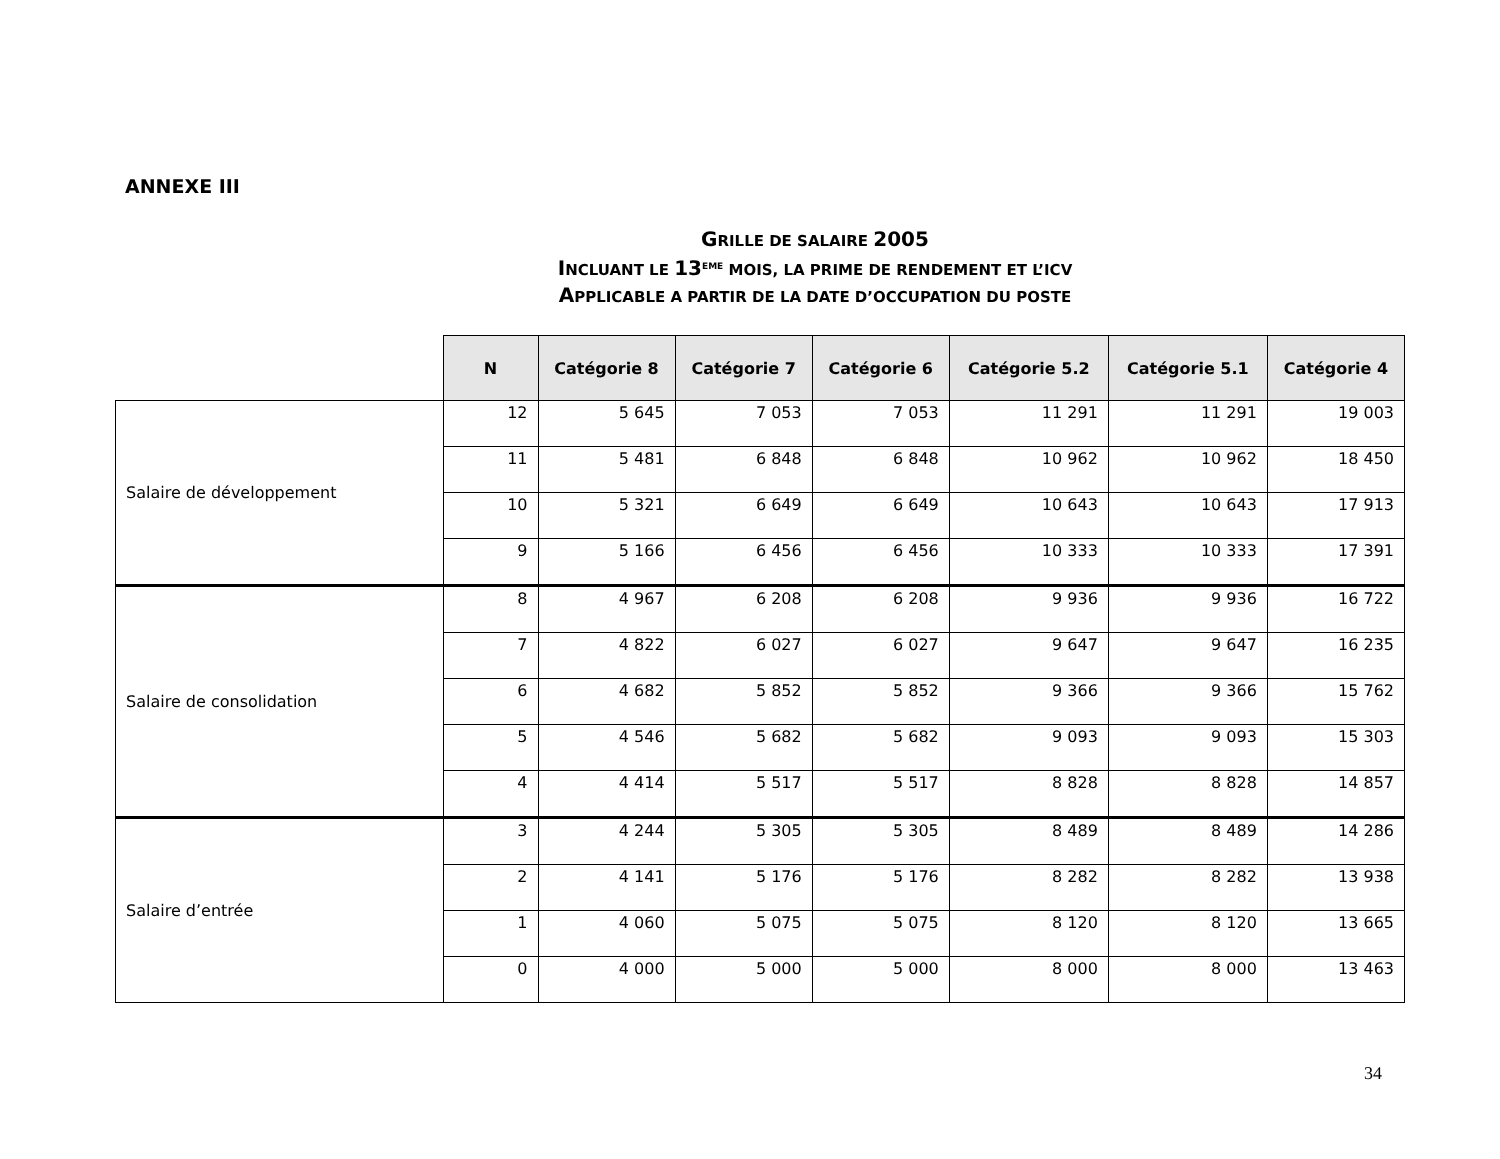ANNEXE III
GRILLE DE SALAIRE 2005
INCLUANT LE 13<sup>EME</sup> MOIS, LA PRIME DE RENDEMENT ET L’ICV
APPLICABLE A PARTIR DE LA DATE D’OCCUPATION DU POSTE
| | N | Catégorie 8 | Catégorie 7 | Catégorie 6 | Catégorie 5.2 | Catégorie 5.1 | Catégorie 4 |
| --- | --- | --- | --- | --- | --- | --- | --- |
| Salaire de développement | 12 | 5 645 | 7 053 | 7 053 | 11 291 | 11 291 | 19 003 |
| | 11 | 5 481 | 6 848 | 6 848 | 10 962 | 10 962 | 18 450 |
| | 10 | 5 321 | 6 649 | 6 649 | 10 643 | 10 643 | 17 913 |
| | 9 | 5 166 | 6 456 | 6 456 | 10 333 | 10 333 | 17 391 |
| Salaire de consolidation | 8 | 4 967 | 6 208 | 6 208 | 9 936 | 9 936 | 16 722 |
| | 7 | 4 822 | 6 027 | 6 027 | 9 647 | 9 647 | 16 235 |
| | 6 | 4 682 | 5 852 | 5 852 | 9 366 | 9 366 | 15 762 |
| | 5 | 4 546 | 5 682 | 5 682 | 9 093 | 9 093 | 15 303 |
| | 4 | 4 414 | 5 517 | 5 517 | 8 828 | 8 828 | 14 857 |
| Salaire d’entrée | 3 | 4 244 | 5 305 | 5 305 | 8 489 | 8 489 | 14 286 |
| | 2 | 4 141 | 5 176 | 5 176 | 8 282 | 8 282 | 13 938 |
| | 1 | 4 060 | 5 075 | 5 075 | 8 120 | 8 120 | 13 665 |
| | 0 | 4 000 | 5 000 | 5 000 | 8 000 | 8 000 | 13 463 |
34